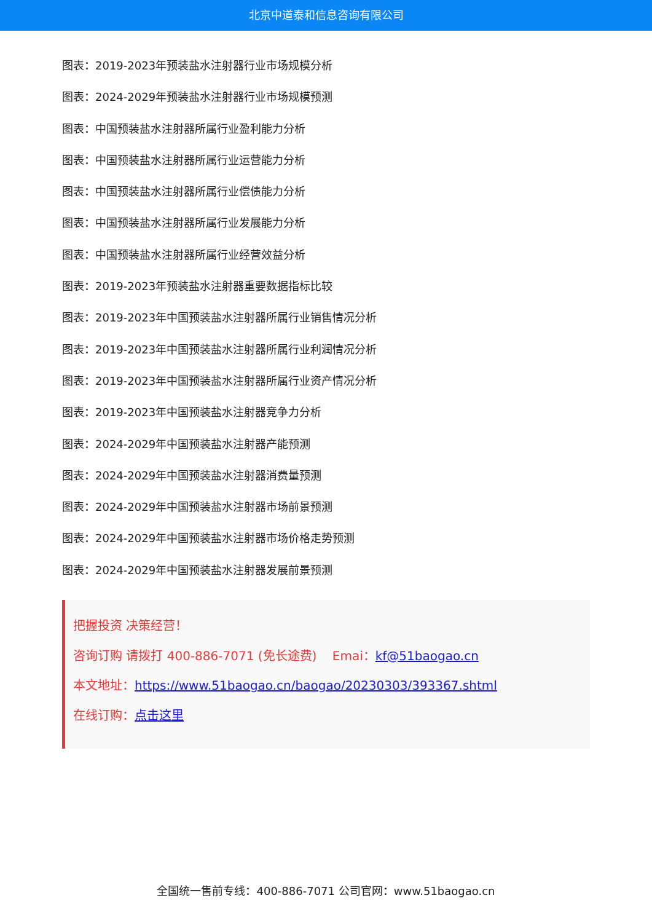北京中道泰和信息咨询有限公司
图表：2019-2023年预装盐水注射器行业市场规模分析
图表：2024-2029年预装盐水注射器行业市场规模预测
图表：中国预装盐水注射器所属行业盈利能力分析
图表：中国预装盐水注射器所属行业运营能力分析
图表：中国预装盐水注射器所属行业偿债能力分析
图表：中国预装盐水注射器所属行业发展能力分析
图表：中国预装盐水注射器所属行业经营效益分析
图表：2019-2023年预装盐水注射器重要数据指标比较
图表：2019-2023年中国预装盐水注射器所属行业销售情况分析
图表：2019-2023年中国预装盐水注射器所属行业利润情况分析
图表：2019-2023年中国预装盐水注射器所属行业资产情况分析
图表：2019-2023年中国预装盐水注射器竞争力分析
图表：2024-2029年中国预装盐水注射器产能预测
图表：2024-2029年中国预装盐水注射器消费量预测
图表：2024-2029年中国预装盐水注射器市场前景预测
图表：2024-2029年中国预装盐水注射器市场价格走势预测
图表：2024-2029年中国预装盐水注射器发展前景预测
把握投资 决策经营！
咨询订购 请拨打 400-886-7071 (免长途费) Emai：kf@51baogao.cn
本文地址：https://www.51baogao.cn/baogao/20230303/393367.shtml
在线订购：点击这里
全国统一售前专线：400-886-7071 公司官网：www.51baogao.cn